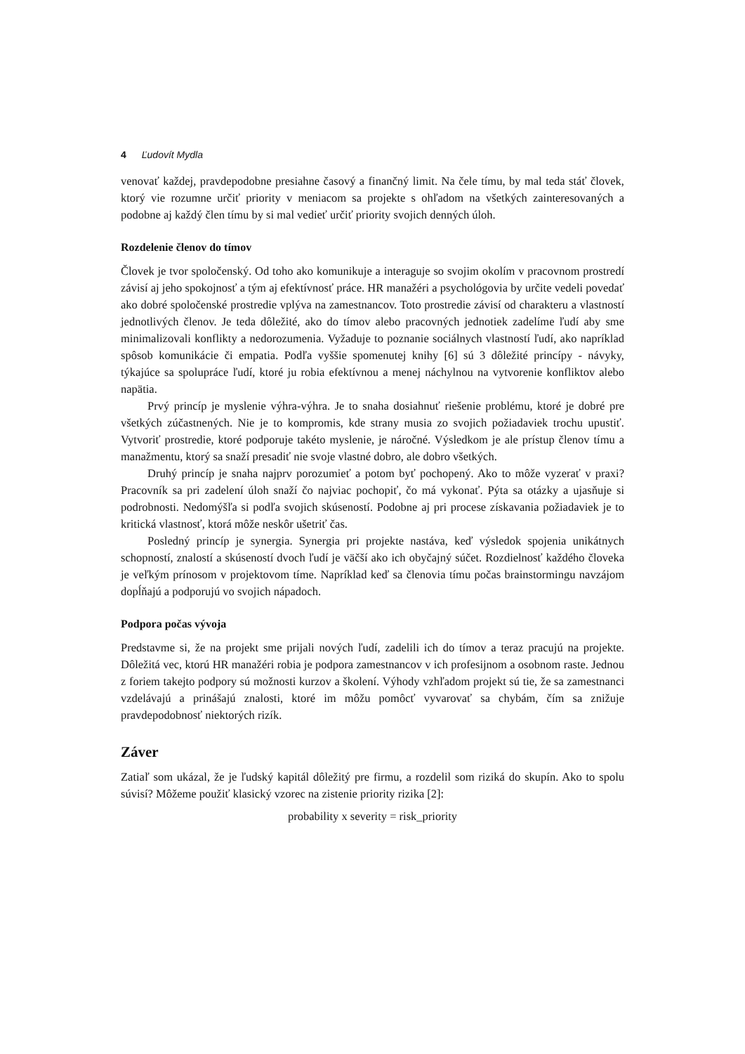4 Ľudovít Mydla
venovať každej, pravdepodobne presiahne časový a finančný limit. Na čele tímu, by mal teda stáť človek, ktorý vie rozumne určiť priority v meniacom sa projekte s ohľadom na všetkých zainteresovaných a podobne aj každý člen tímu by si mal vedieť určiť priority svojich denných úloh.
Rozdelenie členov do tímov
Človek je tvor spoločenský. Od toho ako komunikuje a interaguje so svojim okolím v pracovnom prostredí závisí aj jeho spokojnosť a tým aj efektívnosť práce. HR manažéri a psychológovia by určite vedeli povedať ako dobré spoločenské prostredie vplýva na zamestnancov. Toto prostredie závisí od charakteru a vlastností jednotlivých členov. Je teda dôležité, ako do tímov alebo pracovných jednotiek zadelíme ľudí aby sme minimalizovali konflikty a nedorozumenia. Vyžaduje to poznanie sociálnych vlastností ľudí, ako napríklad spôsob komunikácie či empatia. Podľa vyššie spomenutej knihy [6] sú 3 dôležité princípy - návyky, týkajúce sa spolupráce ľudí, ktoré ju robia efektívnou a menej náchylnou na vytvorenie konfliktov alebo napätia.
Prvý princíp je myslenie výhra-výhra. Je to snaha dosiahnuť riešenie problému, ktoré je dobré pre všetkých zúčastnených. Nie je to kompromis, kde strany musia zo svojich požiadaviek trochu upustiť. Vytvoriť prostredie, ktoré podporuje takéto myslenie, je náročné. Výsledkom je ale prístup členov tímu a manažmentu, ktorý sa snaží presadiť nie svoje vlastné dobro, ale dobro všetkých.
Druhý princíp je snaha najprv porozumieť a potom byť pochopený. Ako to môže vyzerať v praxi? Pracovník sa pri zadelení úloh snaží čo najviac pochopiť, čo má vykonať. Pýta sa otázky a ujasňuje si podrobnosti. Nedomýšľa si podľa svojich skúseností. Podobne aj pri procese získavania požiadaviek je to kritická vlastnosť, ktorá môže neskôr ušetriť čas.
Posledný princíp je synergia. Synergia pri projekte nastáva, keď výsledok spojenia unikátnych schopností, znalostí a skúseností dvoch ľudí je väčší ako ich obyčajný súčet. Rozdielnosť každého človeka je veľkým prínosom v projektovom tíme. Napríklad keď sa členovia tímu počas brainstormingu navzájom dopĺňajú a podporujú vo svojich nápadoch.
Podpora počas vývoja
Predstavme si, že na projekt sme prijali nových ľudí, zadelili ich do tímov a teraz pracujú na projekte. Dôležitá vec, ktorú HR manažéri robia je podpora zamestnancov v ich profesijnom a osobnom raste. Jednou z foriem takejto podpory sú možnosti kurzov a školení. Výhody vzhľadom projekt sú tie, že sa zamestnanci vzdelávajú a prinášajú znalosti, ktoré im môžu pomôcť vyvarovať sa chybám, čím sa znižuje pravdepodobnosť niektorých rizík.
Záver
Zatiaľ som ukázal, že je ľudský kapitál dôležitý pre firmu, a rozdelil som riziká do skupín. Ako to spolu súvisí? Môžeme použiť klasický vzorec na zistenie priority rizika [2]:
probability x severity = risk_priority